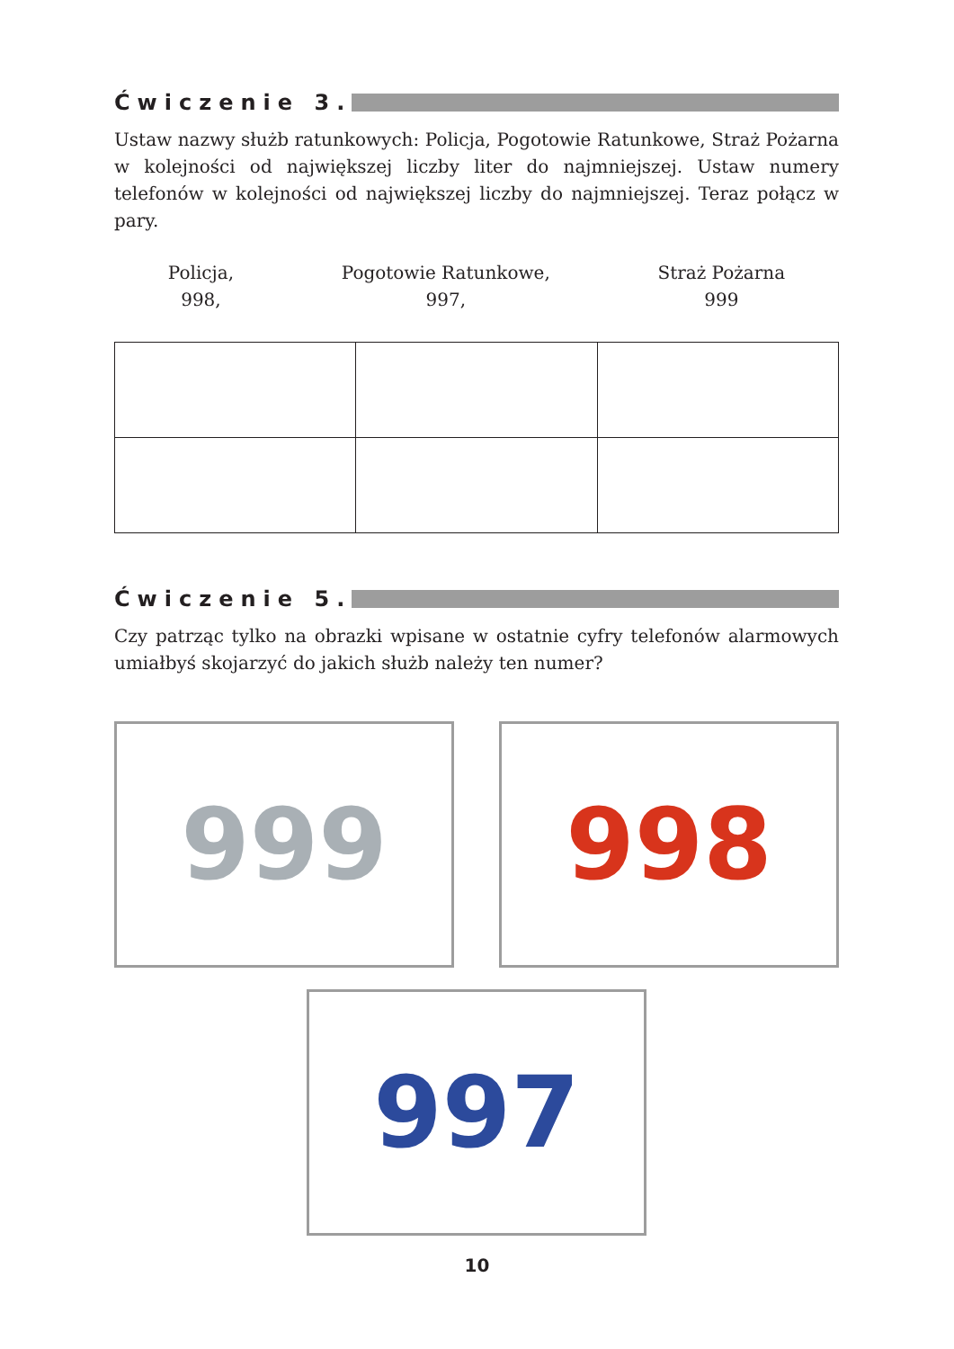Ćwiczenie 3.
Ustaw nazwy służb ratunkowych: Policja, Pogotowie Ratunkowe, Straż Pożarna w kolejności od największej liczby liter do najmniejszej. Ustaw numery telefonów w kolejności od największej liczby do najmniejszej. Teraz połącz w pary.
Policja,
998,
Pogotowie Ratunkowe,
997,
Straż Pożarna
999
Ćwiczenie 5.
Czy patrząc tylko na obrazki wpisane w ostatnie cyfry telefonów alarmowych umiałbyś skojarzyć do jakich służb należy ten numer?
999 998
997
10